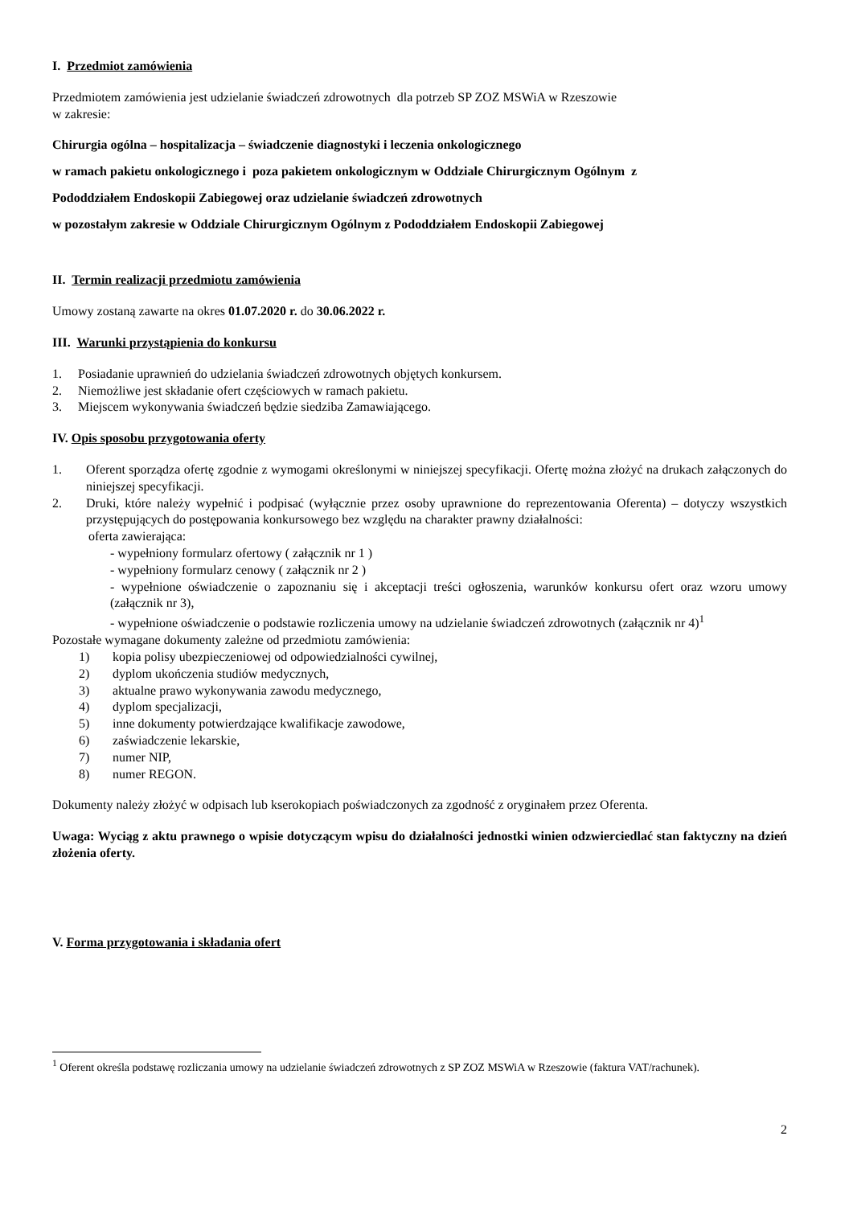I. Przedmiot zamówienia
Przedmiotem zamówienia jest udzielanie świadczeń zdrowotnych dla potrzeb SP ZOZ MSWiA w Rzeszowie
w zakresie:
Chirurgia ogólna – hospitalizacja – świadczenie diagnostyki i leczenia onkologicznego
w ramach pakietu onkologicznego i poza pakietem onkologicznym w Oddziale Chirurgicznym Ogólnym z
Pododdziałem Endoskopii Zabiegowej oraz udzielanie świadczeń zdrowotnych
w pozostałym zakresie w Oddziale Chirurgicznym Ogólnym z Pododdziałem Endoskopii Zabiegowej
II. Termin realizacji przedmiotu zamówienia
Umowy zostaną zawarte na okres 01.07.2020 r. do 30.06.2022 r.
III. Warunki przystąpienia do konkursu
1. Posiadanie uprawnień do udzielania świadczeń zdrowotnych objętych konkursem.
2. Niemożliwe jest składanie ofert częściowych w ramach pakietu.
3. Miejscem wykonywania świadczeń będzie siedziba Zamawiającego.
IV. Opis sposobu przygotowania oferty
1. Oferent sporządza ofertę zgodnie z wymogami określonymi w niniejszej specyfikacji. Ofertę można złożyć na drukach załączonych do niniejszej specyfikacji.
2. Druki, które należy wypełnić i podpisać (wyłącznie przez osoby uprawnione do reprezentowania Oferenta) – dotyczy wszystkich przystępujących do postępowania konkursowego bez względu na charakter prawny działalności:
oferta zawierająca:
- wypełniony formularz ofertowy ( załącznik nr 1 )
- wypełniony formularz cenowy ( załącznik nr 2 )
- wypełnione oświadczenie o zapoznaniu się i akceptacji treści ogłoszenia, warunków konkursu ofert oraz wzoru umowy (załącznik nr 3),
- wypełnione oświadczenie o podstawie rozliczenia umowy na udzielanie świadczeń zdrowotnych (załącznik nr 4)<sup>1</sup>
Pozostałe wymagane dokumenty zależne od przedmiotu zamówienia:
1) kopia polisy ubezpieczeniowej od odpowiedzialności cywilnej,
2) dyplom ukończenia studiów medycznych,
3) aktualne prawo wykonywania zawodu medycznego,
4) dyplom specjalizacji,
5) inne dokumenty potwierdzające kwalifikacje zawodowe,
6) zaświadczenie lekarskie,
7) numer NIP,
8) numer REGON.
Dokumenty należy złożyć w odpisach lub kserokopiach poświadczonych za zgodność z oryginałem przez Oferenta.
Uwaga: Wyciąg z aktu prawnego o wpisie dotyczącym wpisu do działalności jednostki winien odzwierciedlać stan faktyczny na dzień złożenia oferty.
V. Forma przygotowania i składania ofert
<sup>1</sup> Oferent określa podstawę rozliczania umowy na udzielanie świadczeń zdrowotnych z SP ZOZ MSWiA w Rzeszowie (faktura VAT/rachunek).
2